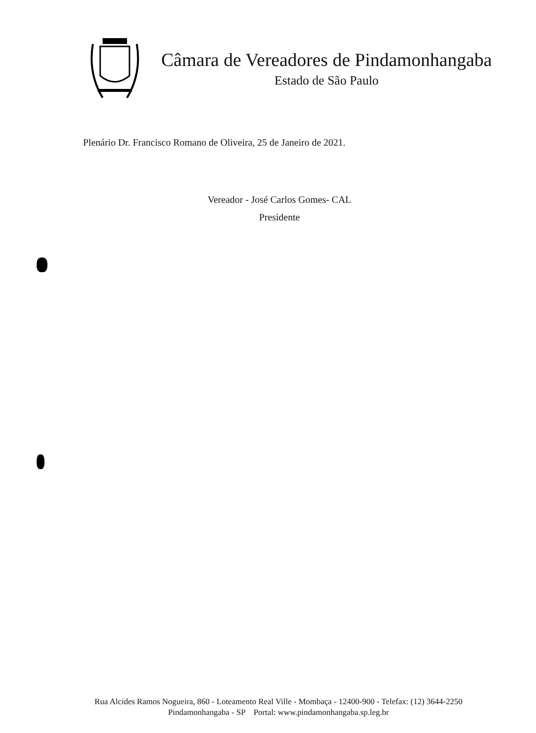Câmara de Vereadores de Pindamonhangaba
Estado de São Paulo
Plenário Dr. Francisco Romano de Oliveira, 25 de Janeiro de 2021.
Vereador - José Carlos Gomes- CAL
Presidente
Rua Alcides Ramos Nogueira, 860 - Loteamento Real Ville - Mombaça - 12400-900 - Telefax: (12) 3644-2250
Pindamonhangaba - SP Portal: www.pindamonhangaba.sp.leg.br